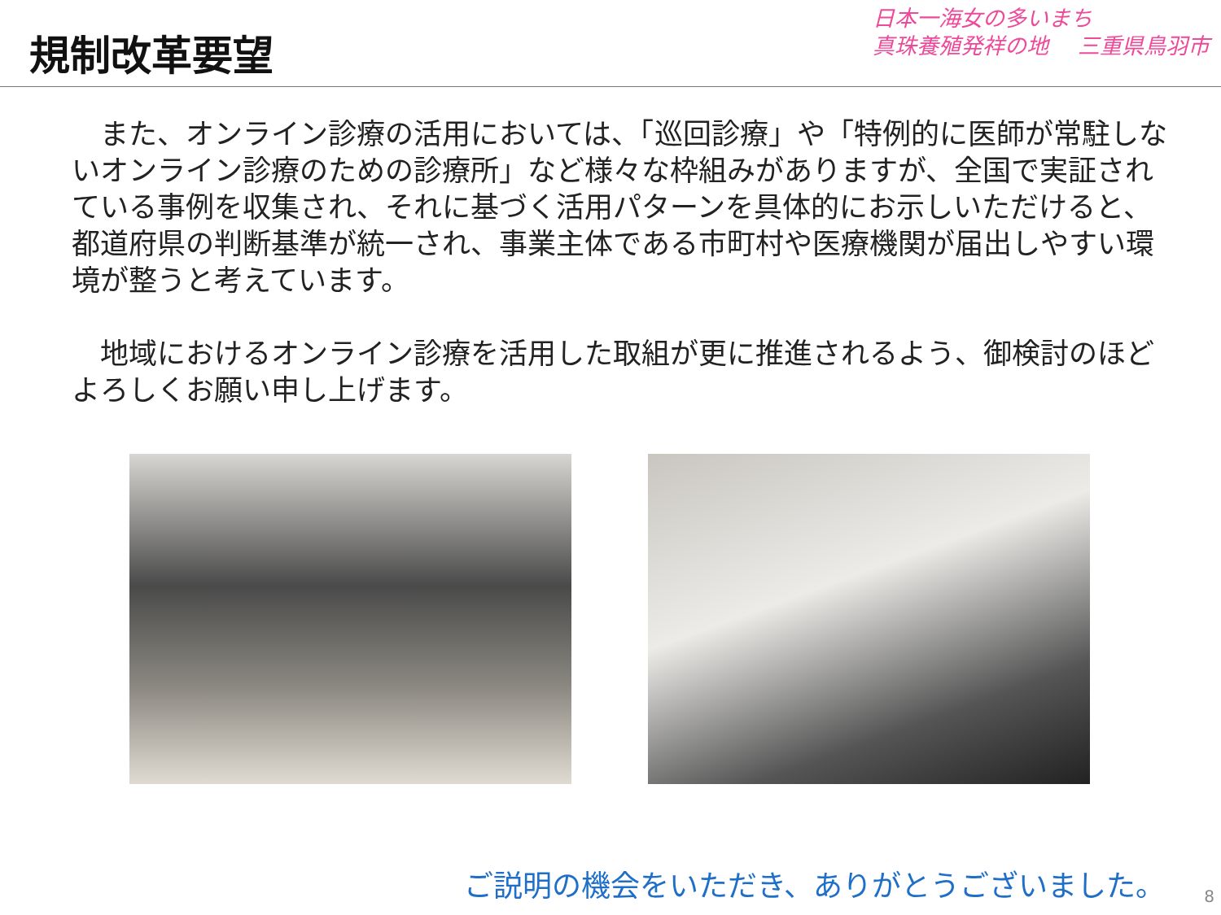規制改革要望
日本一海女の多いまち
真珠養殖発祥の地　 三重県鳥羽市
　また、オンライン診療の活用においては、「巡回診療」や「特例的に医師が常駐しないオンライン診療のための診療所」など様々な枠組みがありますが、全国で実証されている事例を収集され、それに基づく活用パターンを具体的にお示しいただけると、都道府県の判断基準が統一され、事業主体である市町村や医療機関が届出しやすい環境が整うと考えています。
　地域におけるオンライン診療を活用した取組が更に推進されるよう、御検討のほどよろしくお願い申し上げます。
ご説明の機会をいただき、ありがとうございました。
8